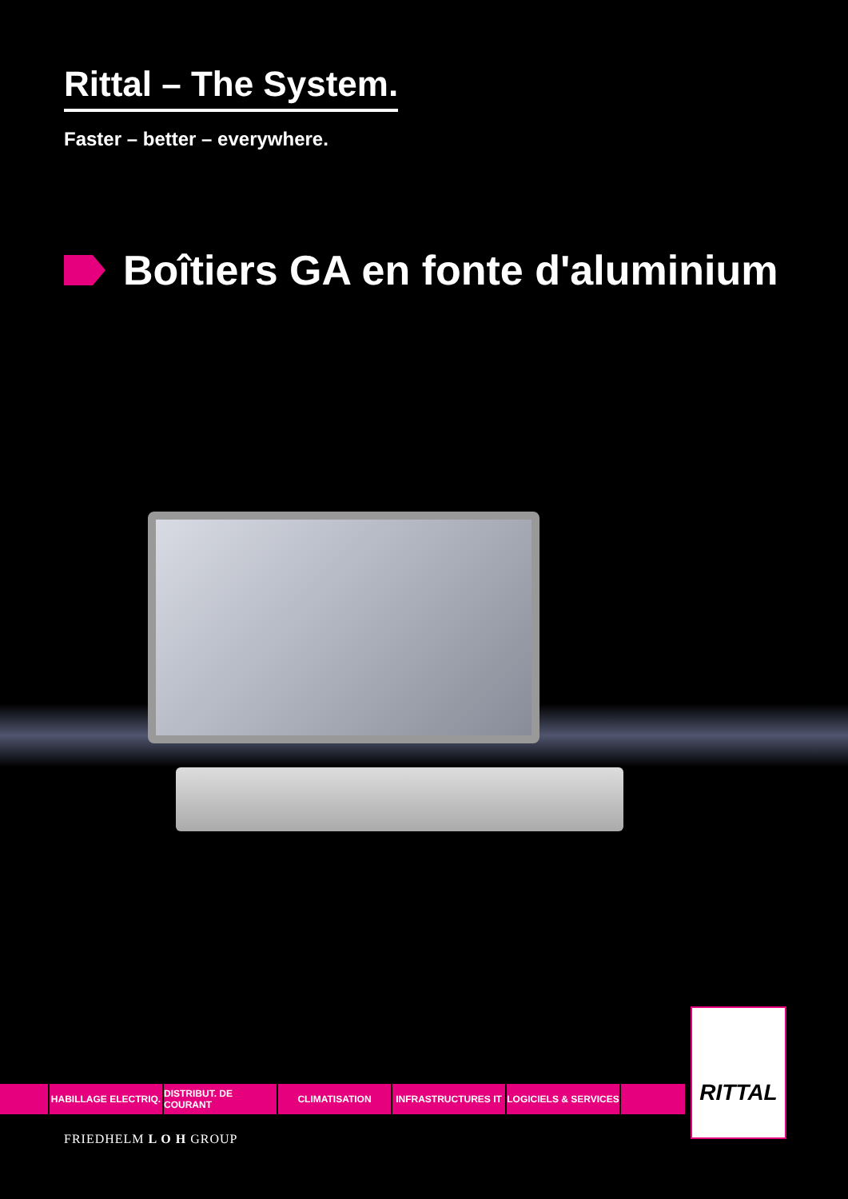Rittal – The System.
Faster – better – everywhere.
Boîtiers GA en fonte d'aluminium
HABILLAGE ELECTRIQ. DISTRIBUT. DE COURANT CLIMATISATION INFRASTRUCTURES IT LOGICIELS & SERVICES
RITTAL
FRIEDHELM L O H GROUP